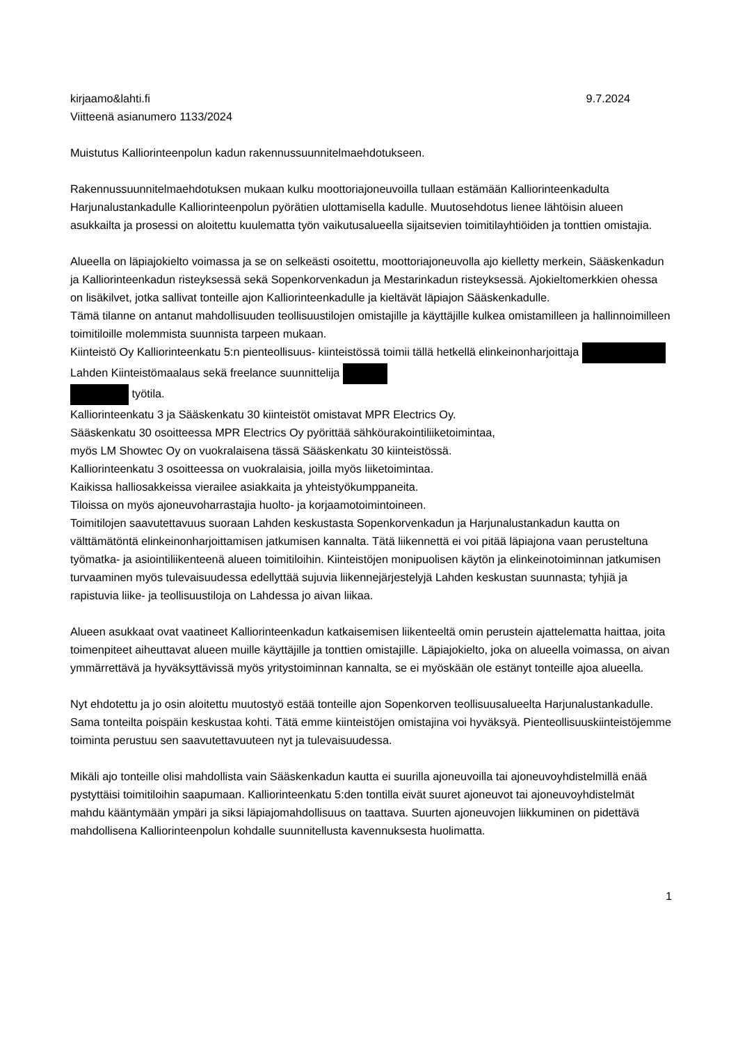kirjaamo&lahti.fi 9.7.2024
Viitteenä asianumero 1133/2024
Muistutus Kalliorinteenpolun kadun rakennussuunnitelmaehdotukseen.
Rakennussuunnitelmaehdotuksen mukaan kulku moottoriajoneuvoilla tullaan estämään Kalliorinteenkadulta Harjunalustankadulle Kalliorinteenpolun pyörätien ulottamisella kadulle. Muutosehdotus lienee lähtöisin alueen asukkailta ja prosessi on aloitettu kuulematta työn vaikutusalueella sijaitsevien toimitilayhtiöiden ja tonttien omistajia.
Alueella on läpiajokielto voimassa ja se on selkeästi osoitettu, moottoriajoneuvolla ajo kielletty merkein, Sääskenkadun ja Kalliorinteenkadun risteyksessä sekä Sopenkorvenkadun ja Mestarinkadun risteyksessä. Ajokieltomerkkien ohessa on lisäkilvet, jotka sallivat tonteille ajon Kalliorinteenkadulle ja kieltävät läpiajon Sääskenkadulle.
Tämä tilanne on antanut mahdollisuuden teollisuustilojen omistajille ja käyttäjille kulkea omistamilleen ja hallinnoimilleen toimitiloille molemmista suunnista tarpeen mukaan.
Kiinteistö Oy Kalliorinteenkatu 5:n pienteollisuus- kiinteistössä toimii tällä hetkellä elinkeinonharjoittaja Lahden Kiinteistömaalaus sekä freelance suunnittelija
työtila.
Kalliorinteenkatu 3 ja Sääskenkatu 30 kiinteistöt omistavat MPR Electrics Oy.
Sääskenkatu 30 osoitteessa MPR Electrics Oy pyörittää sähköurakointiliiketoimintaa,
myös LM Showtec Oy on vuokralaisena tässä Sääskenkatu 30 kiinteistössä.
Kalliorinteenkatu 3 osoitteessa on vuokralaisia, joilla myös liiketoimintaa.
Kaikissa halliosakkeissa vierailee asiakkaita ja yhteistyökumppaneita.
Tiloissa on myös ajoneuvoharrastajia huolto- ja korjaamotoimintoineen.
Toimitilojen saavutettavuus suoraan Lahden keskustasta Sopenkorvenkadun ja Harjunalustankadun kautta on välttämätöntä elinkeinonharjoittamisen jatkumisen kannalta. Tätä liikennettä ei voi pitää läpiajona vaan perusteltuna työmatka- ja asiointiliikenteenä alueen toimitiloihin. Kiinteistöjen monipuolisen käytön ja elinkeinotoiminnan jatkumisen turvaaminen myös tulevaisuudessa edellyttää sujuvia liikennejärjestelyjä Lahden keskustan suunnasta; tyhjiä ja rapistuvia liike- ja teollisuustiloja on Lahdessa jo aivan liikaa.
Alueen asukkaat ovat vaatineet Kalliorinteenkadun katkaisemisen liikenteeltä omin perustein ajattelematta haittaa, joita toimenpiteet aiheuttavat alueen muille käyttäjille ja tonttien omistajille. Läpiajokielto, joka on alueella voimassa, on aivan ymmärrettävä ja hyväksyttävissä myös yritystoiminnan kannalta, se ei myöskään ole estänyt tonteille ajoa alueella.
Nyt ehdotettu ja jo osin aloitettu muutostyö estää tonteille ajon Sopenkorven teollisuusalueelta Harjunalustankadulle. Sama tonteilta poispäin keskustaa kohti. Tätä emme kiinteistöjen omistajina voi hyväksyä. Pienteollisuuskiinteistöjemme toiminta perustuu sen saavutettavuuteen nyt ja tulevaisuudessa.
Mikäli ajo tonteille olisi mahdollista vain Sääskenkadun kautta ei suurilla ajoneuvoilla tai ajoneuvoyhdistelmillä enää pystyttäisi toimitiloihin saapumaan. Kalliorinteenkatu 5:den tontilla eivät suuret ajoneuvot tai ajoneuvoyhdistelmät mahdu kääntymään ympäri ja siksi läpiajomahdollisuus on taattava. Suurten ajoneuvojen liikkuminen on pidettävä mahdollisena Kalliorinteenpolun kohdalle suunnitellusta kavennuksesta huolimatta.
1